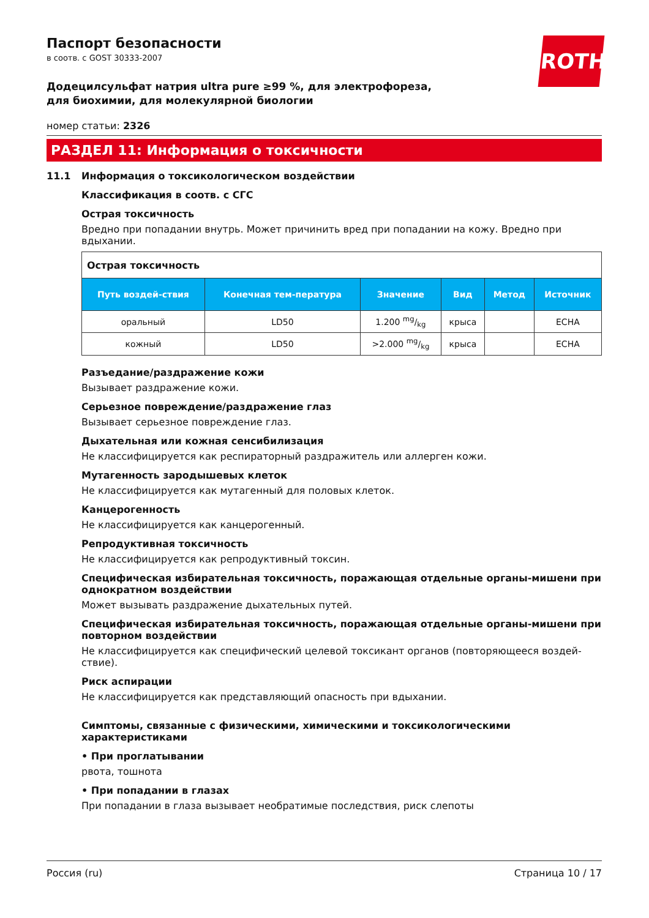ROTH
Паспорт безопасности
в соотв. с GOST 30333-2007
Додецилсульфат натрия ultra pure ≥99 %, для электрофореза, для биохимии, для молекулярной биологии
номер статьи: 2326
РАЗДЕЛ 11: Информация о токсичности
11.1 Информация о токсикологическом воздействии
Классификация в соотв. с СГС
Острая токсичность
Вредно при попадании внутрь. Может причинить вред при попадании на кожу. Вредно при вдыхании.
| Острая токсичность | | | | | |
| --- | --- | --- | --- | --- | --- |
| Путь воздей-ствия | Конечная тем-пература | Значение | Вид | Метод | Источник |
| оральный | LD50 | 1.200 mg/kg | крыса | | ECHA |
| кожный | LD50 | >2.000 mg/kg | крыса | | ECHA |
Разъедание/раздражение кожи
Вызывает раздражение кожи.
Серьезное повреждение/раздражение глаз
Вызывает серьезное повреждение глаз.
Дыхательная или кожная сенсибилизация
Не классифицируется как респираторный раздражитель или аллерген кожи.
Мутагенность зародышевых клеток
Не классифицируется как мутагенный для половых клеток.
Канцерогенность
Не классифицируется как канцерогенный.
Репродуктивная токсичность
Не классифицируется как репродуктивный токсин.
Специфическая избирательная токсичность, поражающая отдельные органы-мишени при однократном воздействии
Может вызывать раздражение дыхательных путей.
Специфическая избирательная токсичность, поражающая отдельные органы-мишени при повторном воздействии
Не классифицируется как специфический целевой токсикант органов (повторяющееся воздей-ствие).
Риск аспирации
Не классифицируется как представляющий опасность при вдыхании.
Симптомы, связанные с физическими, химическими и токсикологическими характеристиками
• При проглатывании
рвота, тошнота
• При попадании в глазах
При попадании в глаза вызывает необратимые последствия, риск слепоты
Россия (ru) Страница 10 / 17